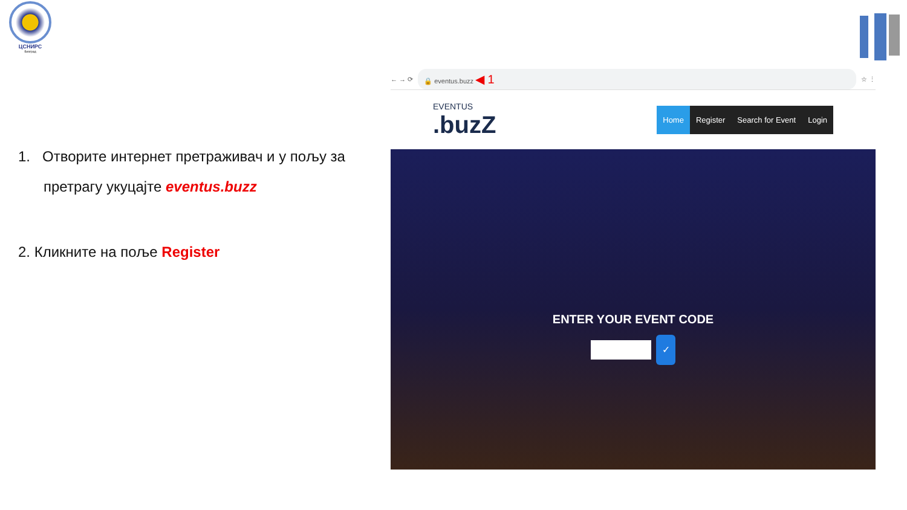ЦСНИРС
Београд
1. Отворите интернет претраживач и у пољу за
претрагу укуцајте eventus.buzz
2. Кликните на поље Register
← → ⟳
🔒 eventus.buzz ◀ 1
☆ ⋮
EVENTUS.buzZ
Home Register Search for Event Login
ENTER YOUR EVENT CODE
✓